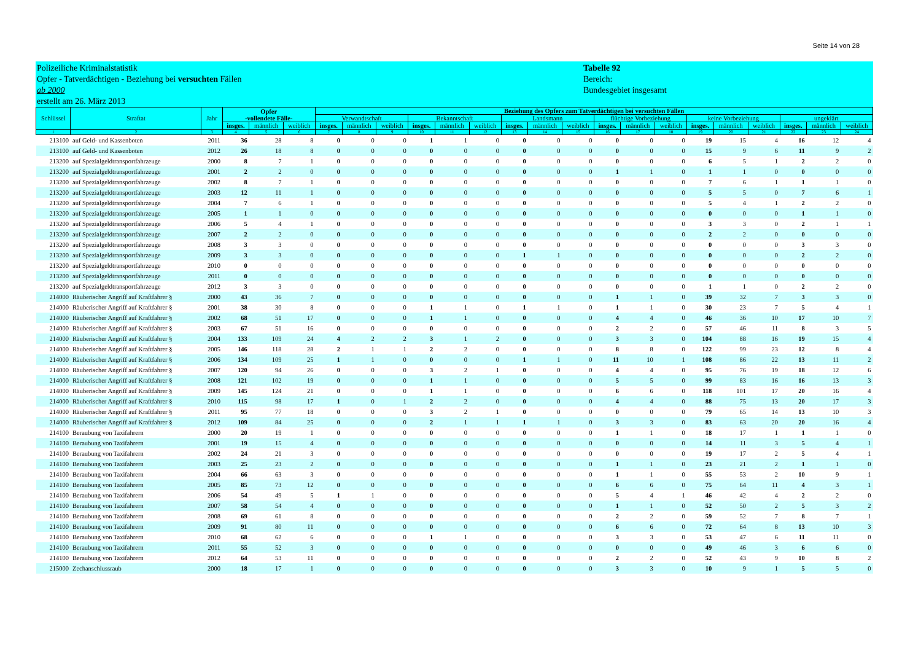Seite 14 von 28
Polizeiliche Kriminalstatistik
Opfer - Tatverdächtigen - Beziehung bei versuchten Fällen
ab 2000
erstellt am 26. März 2013
Tabelle 92
Bereich:
Bundesgebiet insgesamt
| Schlüssel | Straftat | Jahr | Opfer -vollendete Fälle- | | | Beziehung des Opfers zum Tatverdächtigen bei versuchten Fällen | | | | | | | | | | | | | | | | | |
| --- | --- | --- | --- | --- | --- | --- | --- | --- | --- | --- | --- | --- | --- | --- | --- | --- | --- | --- | --- | --- | --- | --- | --- |
| | | | | | | Verwandtschaft | | | Bekanntschaft | | | Landsmann | | | flüchtige Vorbeziehung | | | keine Vorbeziehung | | | ungeklärt | | |
| | | | insges. | männlich | weiblich | insges. | männlich | weiblich | insges. | männlich | weiblich | insges. | männlich | weiblich | insges. | männlich | weiblich | insges. | männlich | weiblich | insges. | männlich | weiblich |
| 1 | 2 | 3 | 4 | 5 | 6 | 7 | 8 | 9 | 10 | 11 | 12 | 13 | 14 | 15 | 16 | 17 | 18 | 19 | 20 | 21 | 22 | 23 | 24 |
| 213100 | auf Geld- und Kassenboten | 2011 | 36 | 28 | 8 | 0 | 0 | 0 | 1 | 1 | 0 | 0 | 0 | 0 | 0 | 0 | 0 | 19 | 15 | 4 | 16 | 12 | 4 |
| 213100 | auf Geld- und Kassenboten | 2012 | 26 | 18 | 8 | 0 | 0 | 0 | 0 | 0 | 0 | 0 | 0 | 0 | 0 | 0 | 0 | 15 | 9 | 6 | 11 | 9 | 2 |
| 213200 | auf Spezialgeldtransportfahrzeuge | 2000 | 8 | 7 | 1 | 0 | 0 | 0 | 0 | 0 | 0 | 0 | 0 | 0 | 0 | 0 | 0 | 6 | 5 | 1 | 2 | 2 | 0 |
| 213200 | auf Spezialgeldtransportfahrzeuge | 2001 | 2 | 2 | 0 | 0 | 0 | 0 | 0 | 0 | 0 | 0 | 0 | 0 | 1 | 1 | 0 | 1 | 1 | 0 | 0 | 0 | 0 |
| 213200 | auf Spezialgeldtransportfahrzeuge | 2002 | 8 | 7 | 1 | 0 | 0 | 0 | 0 | 0 | 0 | 0 | 0 | 0 | 0 | 0 | 0 | 7 | 6 | 1 | 1 | 1 | 0 |
| 213200 | auf Spezialgeldtransportfahrzeuge | 2003 | 12 | 11 | 1 | 0 | 0 | 0 | 0 | 0 | 0 | 0 | 0 | 0 | 0 | 0 | 0 | 5 | 5 | 0 | 7 | 6 | 1 |
| 213200 | auf Spezialgeldtransportfahrzeuge | 2004 | 7 | 6 | 1 | 0 | 0 | 0 | 0 | 0 | 0 | 0 | 0 | 0 | 0 | 0 | 0 | 5 | 4 | 1 | 2 | 2 | 0 |
| 213200 | auf Spezialgeldtransportfahrzeuge | 2005 | 1 | 1 | 0 | 0 | 0 | 0 | 0 | 0 | 0 | 0 | 0 | 0 | 0 | 0 | 0 | 0 | 0 | 0 | 1 | 1 | 0 |
| 213200 | auf Spezialgeldtransportfahrzeuge | 2006 | 5 | 4 | 1 | 0 | 0 | 0 | 0 | 0 | 0 | 0 | 0 | 0 | 0 | 0 | 0 | 3 | 3 | 0 | 2 | 1 | 1 |
| 213200 | auf Spezialgeldtransportfahrzeuge | 2007 | 2 | 2 | 0 | 0 | 0 | 0 | 0 | 0 | 0 | 0 | 0 | 0 | 0 | 0 | 0 | 2 | 2 | 0 | 0 | 0 | 0 |
| 213200 | auf Spezialgeldtransportfahrzeuge | 2008 | 3 | 3 | 0 | 0 | 0 | 0 | 0 | 0 | 0 | 0 | 0 | 0 | 0 | 0 | 0 | 0 | 0 | 0 | 3 | 3 | 0 |
| 213200 | auf Spezialgeldtransportfahrzeuge | 2009 | 3 | 3 | 0 | 0 | 0 | 0 | 0 | 0 | 0 | 1 | 1 | 0 | 0 | 0 | 0 | 0 | 0 | 0 | 2 | 2 | 0 |
| 213200 | auf Spezialgeldtransportfahrzeuge | 2010 | 0 | 0 | 0 | 0 | 0 | 0 | 0 | 0 | 0 | 0 | 0 | 0 | 0 | 0 | 0 | 0 | 0 | 0 | 0 | 0 | 0 |
| 213200 | auf Spezialgeldtransportfahrzeuge | 2011 | 0 | 0 | 0 | 0 | 0 | 0 | 0 | 0 | 0 | 0 | 0 | 0 | 0 | 0 | 0 | 0 | 0 | 0 | 0 | 0 | 0 |
| 213200 | auf Spezialgeldtransportfahrzeuge | 2012 | 3 | 3 | 0 | 0 | 0 | 0 | 0 | 0 | 0 | 0 | 0 | 0 | 0 | 0 | 0 | 1 | 1 | 0 | 2 | 2 | 0 |
| 214000 | Räuberischer Angriff auf Kraftfahrer § | 2000 | 43 | 36 | 7 | 0 | 0 | 0 | 0 | 0 | 0 | 0 | 0 | 0 | 1 | 1 | 0 | 39 | 32 | 7 | 3 | 3 | 0 |
| 214000 | Räuberischer Angriff auf Kraftfahrer § | 2001 | 38 | 30 | 8 | 0 | 0 | 0 | 1 | 1 | 0 | 1 | 1 | 0 | 1 | 1 | 0 | 30 | 23 | 7 | 5 | 4 | 1 |
| 214000 | Räuberischer Angriff auf Kraftfahrer § | 2002 | 68 | 51 | 17 | 0 | 0 | 0 | 1 | 1 | 0 | 0 | 0 | 0 | 4 | 4 | 0 | 46 | 36 | 10 | 17 | 10 | 7 |
| 214000 | Räuberischer Angriff auf Kraftfahrer § | 2003 | 67 | 51 | 16 | 0 | 0 | 0 | 0 | 0 | 0 | 0 | 0 | 0 | 2 | 2 | 0 | 57 | 46 | 11 | 8 | 3 | 5 |
| 214000 | Räuberischer Angriff auf Kraftfahrer § | 2004 | 133 | 109 | 24 | 4 | 2 | 2 | 3 | 1 | 2 | 0 | 0 | 0 | 3 | 3 | 0 | 104 | 88 | 16 | 19 | 15 | 4 |
| 214000 | Räuberischer Angriff auf Kraftfahrer § | 2005 | 146 | 118 | 28 | 2 | 1 | 1 | 2 | 2 | 0 | 0 | 0 | 0 | 8 | 8 | 0 | 122 | 99 | 23 | 12 | 8 | 4 |
| 214000 | Räuberischer Angriff auf Kraftfahrer § | 2006 | 134 | 109 | 25 | 1 | 1 | 0 | 0 | 0 | 0 | 1 | 1 | 0 | 11 | 10 | 1 | 108 | 86 | 22 | 13 | 11 | 2 |
| 214000 | Räuberischer Angriff auf Kraftfahrer § | 2007 | 120 | 94 | 26 | 0 | 0 | 0 | 3 | 2 | 1 | 0 | 0 | 0 | 4 | 4 | 0 | 95 | 76 | 19 | 18 | 12 | 6 |
| 214000 | Räuberischer Angriff auf Kraftfahrer § | 2008 | 121 | 102 | 19 | 0 | 0 | 0 | 1 | 1 | 0 | 0 | 0 | 0 | 5 | 5 | 0 | 99 | 83 | 16 | 16 | 13 | 3 |
| 214000 | Räuberischer Angriff auf Kraftfahrer § | 2009 | 145 | 124 | 21 | 0 | 0 | 0 | 1 | 1 | 0 | 0 | 0 | 0 | 6 | 6 | 0 | 118 | 101 | 17 | 20 | 16 | 4 |
| 214000 | Räuberischer Angriff auf Kraftfahrer § | 2010 | 115 | 98 | 17 | 1 | 0 | 1 | 2 | 2 | 0 | 0 | 0 | 0 | 4 | 4 | 0 | 88 | 75 | 13 | 20 | 17 | 3 |
| 214000 | Räuberischer Angriff auf Kraftfahrer § | 2011 | 95 | 77 | 18 | 0 | 0 | 0 | 3 | 2 | 1 | 0 | 0 | 0 | 0 | 0 | 0 | 79 | 65 | 14 | 13 | 10 | 3 |
| 214000 | Räuberischer Angriff auf Kraftfahrer § | 2012 | 109 | 84 | 25 | 0 | 0 | 0 | 2 | 1 | 1 | 1 | 1 | 0 | 3 | 3 | 0 | 83 | 63 | 20 | 20 | 16 | 4 |
| 214100 | Beraubung von Taxifahrern | 2000 | 20 | 19 | 1 | 0 | 0 | 0 | 0 | 0 | 0 | 0 | 0 | 0 | 1 | 1 | 0 | 18 | 17 | 1 | 1 | 1 | 0 |
| 214100 | Beraubung von Taxifahrern | 2001 | 19 | 15 | 4 | 0 | 0 | 0 | 0 | 0 | 0 | 0 | 0 | 0 | 0 | 0 | 0 | 14 | 11 | 3 | 5 | 4 | 1 |
| 214100 | Beraubung von Taxifahrern | 2002 | 24 | 21 | 3 | 0 | 0 | 0 | 0 | 0 | 0 | 0 | 0 | 0 | 0 | 0 | 0 | 19 | 17 | 2 | 5 | 4 | 1 |
| 214100 | Beraubung von Taxifahrern | 2003 | 25 | 23 | 2 | 0 | 0 | 0 | 0 | 0 | 0 | 0 | 0 | 0 | 1 | 1 | 0 | 23 | 21 | 2 | 1 | 1 | 0 |
| 214100 | Beraubung von Taxifahrern | 2004 | 66 | 63 | 3 | 0 | 0 | 0 | 0 | 0 | 0 | 0 | 0 | 0 | 1 | 1 | 0 | 55 | 53 | 2 | 10 | 9 | 1 |
| 214100 | Beraubung von Taxifahrern | 2005 | 85 | 73 | 12 | 0 | 0 | 0 | 0 | 0 | 0 | 0 | 0 | 0 | 6 | 6 | 0 | 75 | 64 | 11 | 4 | 3 | 1 |
| 214100 | Beraubung von Taxifahrern | 2006 | 54 | 49 | 5 | 1 | 1 | 0 | 0 | 0 | 0 | 0 | 0 | 0 | 5 | 4 | 1 | 46 | 42 | 4 | 2 | 2 | 0 |
| 214100 | Beraubung von Taxifahrern | 2007 | 58 | 54 | 4 | 0 | 0 | 0 | 0 | 0 | 0 | 0 | 0 | 0 | 1 | 1 | 0 | 52 | 50 | 2 | 5 | 3 | 2 |
| 214100 | Beraubung von Taxifahrern | 2008 | 69 | 61 | 8 | 0 | 0 | 0 | 0 | 0 | 0 | 0 | 0 | 0 | 2 | 2 | 0 | 59 | 52 | 7 | 8 | 7 | 1 |
| 214100 | Beraubung von Taxifahrern | 2009 | 91 | 80 | 11 | 0 | 0 | 0 | 0 | 0 | 0 | 0 | 0 | 0 | 6 | 6 | 0 | 72 | 64 | 8 | 13 | 10 | 3 |
| 214100 | Beraubung von Taxifahrern | 2010 | 68 | 62 | 6 | 0 | 0 | 0 | 1 | 1 | 0 | 0 | 0 | 0 | 3 | 3 | 0 | 53 | 47 | 6 | 11 | 11 | 0 |
| 214100 | Beraubung von Taxifahrern | 2011 | 55 | 52 | 3 | 0 | 0 | 0 | 0 | 0 | 0 | 0 | 0 | 0 | 0 | 0 | 0 | 49 | 46 | 3 | 6 | 6 | 0 |
| 214100 | Beraubung von Taxifahrern | 2012 | 64 | 53 | 11 | 0 | 0 | 0 | 0 | 0 | 0 | 0 | 0 | 0 | 2 | 2 | 0 | 52 | 43 | 9 | 10 | 8 | 2 |
| 215000 | Zechanschlussraub | 2000 | 18 | 17 | 1 | 0 | 0 | 0 | 0 | 0 | 0 | 0 | 0 | 0 | 3 | 3 | 0 | 10 | 9 | 1 | 5 | 5 | 0 |